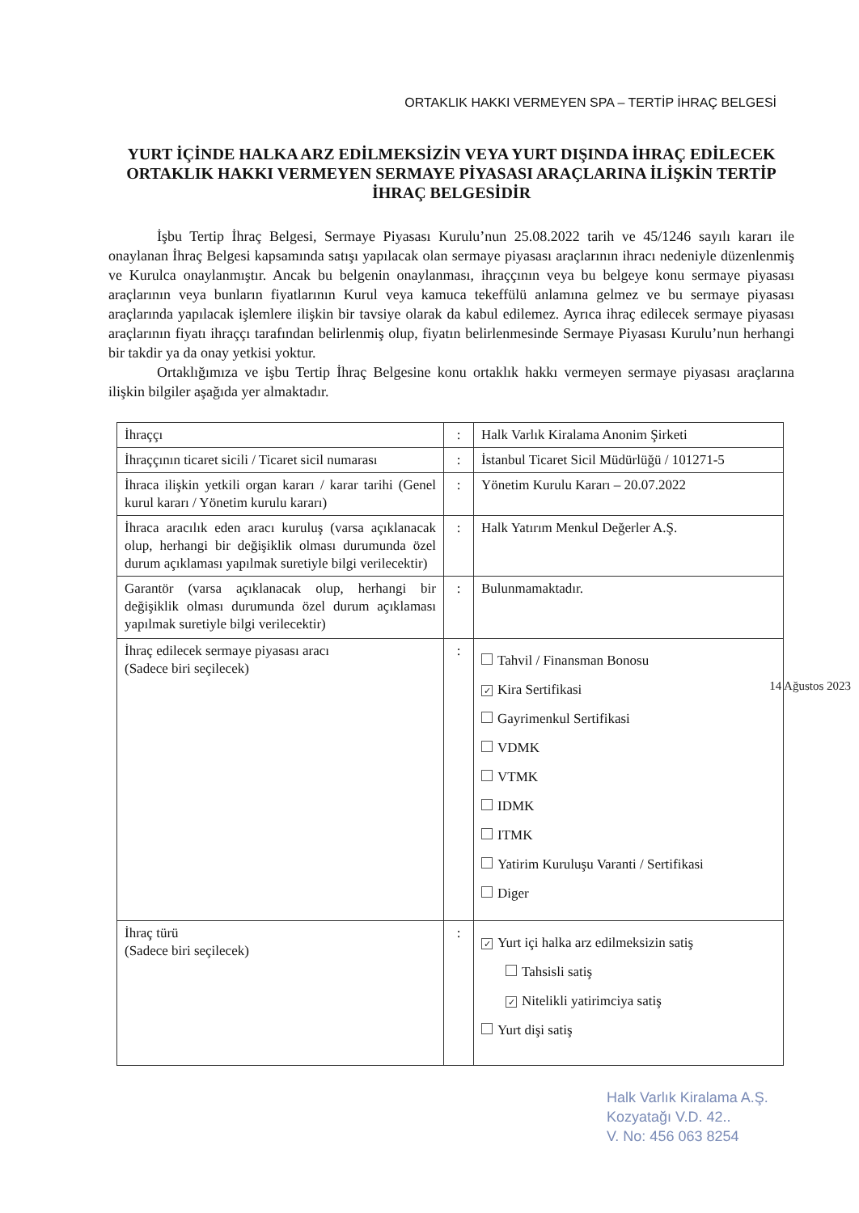ORTAKLIK HAKKI VERMEYEN SPA – TERTİP İHRAÇ BELGESİ
YURT İÇİNDE HALKA ARZ EDİLMEKSİZİN VEYA YURT DIŞINDA İHRAÇ EDİLECEK ORTAKLIK HAKKI VERMEYEN SERMAYE PİYASASI ARAÇLARINA İLİŞKİN TERTİP İHRAÇ BELGESİDİR
İşbu Tertip İhraç Belgesi, Sermaye Piyasası Kurulu’nun 25.08.2022 tarih ve 45/1246 sayılı kararı ile onaylanan İhraç Belgesi kapsamında satışı yapılacak olan sermaye piyasası araçlarının ihracı nedeniyle düzenlenmiş ve Kurulca onaylanmıştır. Ancak bu belgenin onaylanması, ihraççının veya bu belgeye konu sermaye piyasası araçlarının veya bunların fiyatlarının Kurul veya kamuca tekeffülü anlamına gelmez ve bu sermaye piyasası araçlarında yapılacak işlemlere ilişkin bir tavsiye olarak da kabul edilemez. Ayrıca ihraç edilecek sermaye piyasası araçlarının fiyatı ihraççı tarafından belirlenmiş olup, fiyatın belirlenmesinde Sermaye Piyasası Kurulu’nun herhangi bir takdir ya da onay yetkisi yoktur.
Ortaklığımıza ve işbu Tertip İhraç Belgesine konu ortaklık hakkı vermeyen sermaye piyasası araçlarına ilişkin bilgiler aşağıda yer almaktadır.
| İhraççı | : | Halk Varlık Kiralama Anonim Şirketi |
| İhraççının ticaret sicili / Ticaret sicil numarası | : | İstanbul Ticaret Sicil Müdürlüğü / 101271-5 |
| İhraca ilişkin yetkili organ kararı / karar tarihi (Genel kurul kararı / Yönetim kurulu kararı) | : | Yönetim Kurulu Kararı – 20.07.2022 |
| İhraca aracılık eden aracı kuruluş (varsa açıklanacak olup, herhangi bir değişiklik olması durumunda özel durum açıklaması yapılmak suretiyle bilgi verilecektir) | : | Halk Yatırım Menkul Değerler A.Ş. |
| Garantör (varsa açıklanacak olup, herhangi bir değişiklik olması durumunda özel durum açıklaması yapılmak suretiyle bilgi verilecektir) | : | Bulunmamaktadır. |
| İhraç edilecek sermaye piyasası aracı (Sadece biri seçilecek) | : | Tahvil / Finansman Bonosu ✓ Kira Sertifikasi Gayrimenkul Sertifikasi VDMK VTMK IDMK ITMK Yatirim Kuruluşu Varanti / Sertifikasi Diger |
| İhraç türü (Sadece biri seçilecek) | : | ✓ Yurt içi halka arz edilmeksizin satiş Tahsisli satiş ✓ Nitelikli yatirimciya satiş Yurt dişi satiş |
14 Ağustos 2023
Halk Varlık Kiralama A.Ş.
Kozyatağı V.D. 42..
V. No: 456 063 8254